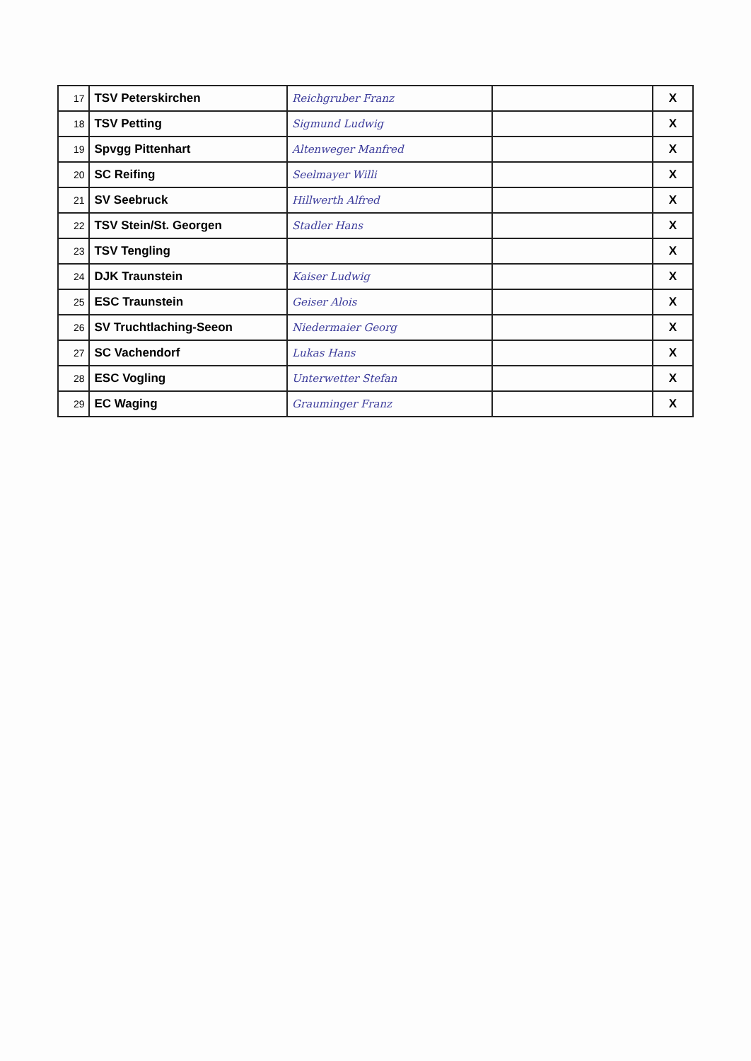| 17 | TSV Peterskirchen | Reichgruber Franz | | X |
| 18 | TSV Petting | Sigmund Ludwig | | X |
| 19 | Spvgg Pittenhart | Altenweger Manfred | | X |
| 20 | SC Reifing | Seelmayer Willi | | X |
| 21 | SV Seebruck | Hillwerth Alfred | | X |
| 22 | TSV Stein/St. Georgen | Stadler Hans | | X |
| 23 | TSV Tengling | | | X |
| 24 | DJK Traunstein | Kaiser Ludwig | | X |
| 25 | ESC Traunstein | Geiser Alois | | X |
| 26 | SV Truchtlaching-Seeon | Niedermaier Georg | | X |
| 27 | SC Vachendorf | Lukas Hans | | X |
| 28 | ESC Vogling | Unterwetter Stefan | | X |
| 29 | EC Waging | Grauminger Franz | | X |